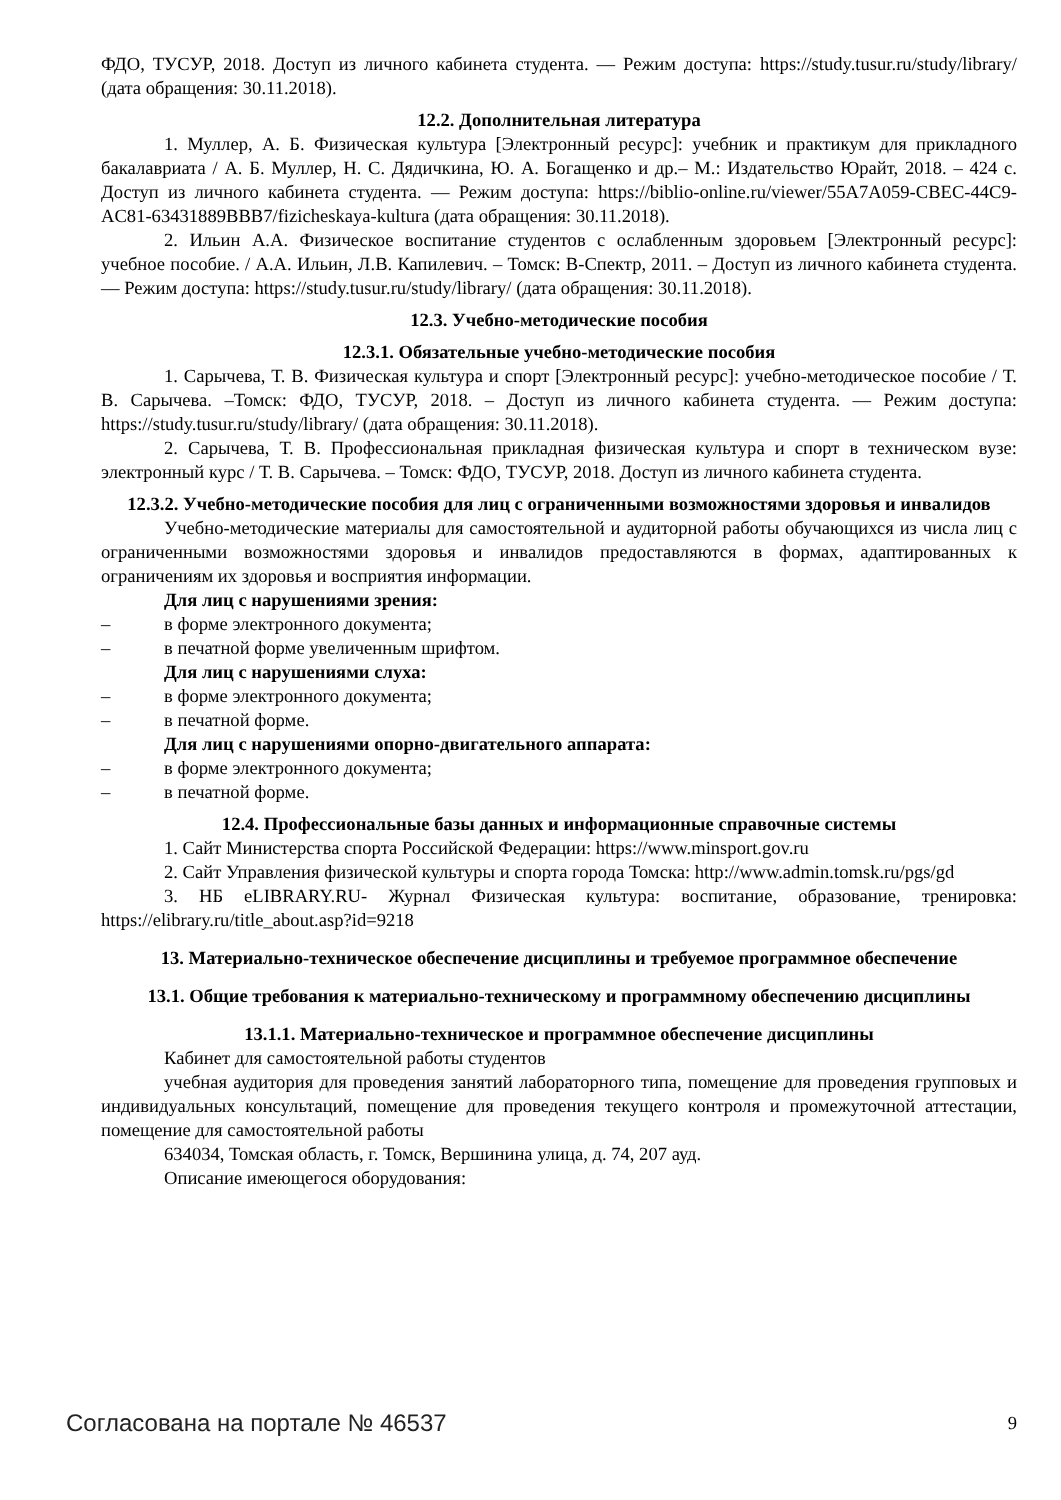ФДО, ТУСУР, 2018. Доступ из личного кабинета студента. — Режим доступа: https://study.tusur.ru/study/library/ (дата обращения: 30.11.2018).
12.2. Дополнительная литература
1. Муллер, А. Б. Физическая культура [Электронный ресурс]: учебник и практикум для прикладного бакалавриата / А. Б. Муллер, Н. С. Дядичкина, Ю. А. Богащенко и др.– М.: Издательство Юрайт, 2018. – 424 с. Доступ из личного кабинета студента. — Режим доступа: https://biblio-online.ru/viewer/55A7A059-CBEC-44C9-AC81-63431889BBB7/fizicheskaya-kultura (дата обращения: 30.11.2018).
2. Ильин А.А. Физическое воспитание студентов с ослабленным здоровьем [Электронный ресурс]: учебное пособие. / А.А. Ильин, Л.В. Капилевич. – Томск: В-Спектр, 2011. – Доступ из личного кабинета студента. — Режим доступа: https://study.tusur.ru/study/library/ (дата обращения: 30.11.2018).
12.3. Учебно-методические пособия
12.3.1. Обязательные учебно-методические пособия
1. Сарычева, Т. В. Физическая культура и спорт [Электронный ресурс]: учебно-методическое пособие / Т. В. Сарычева. –Томск: ФДО, ТУСУР, 2018. – Доступ из личного кабинета студента. — Режим доступа: https://study.tusur.ru/study/library/ (дата обращения: 30.11.2018).
2. Сарычева, Т. В. Профессиональная прикладная физическая культура и спорт в техническом вузе: электронный курс / Т. В. Сарычева. – Томск: ФДО, ТУСУР, 2018. Доступ из личного кабинета студента.
12.3.2. Учебно-методические пособия для лиц с ограниченными возможностями здоровья и инвалидов
Учебно-методические материалы для самостоятельной и аудиторной работы обучающихся из числа лиц с ограниченными возможностями здоровья и инвалидов предоставляются в формах, адаптированных к ограничениям их здоровья и восприятия информации.
Для лиц с нарушениями зрения:
– в форме электронного документа;
– в печатной форме увеличенным шрифтом.
Для лиц с нарушениями слуха:
– в форме электронного документа;
– в печатной форме.
Для лиц с нарушениями опорно-двигательного аппарата:
– в форме электронного документа;
– в печатной форме.
12.4. Профессиональные базы данных и информационные справочные системы
1. Сайт Министерства спорта Российской Федерации: https://www.minsport.gov.ru
2. Сайт Управления физической культуры и спорта города Томска: http://www.admin.tomsk.ru/pgs/gd
3. НБ eLIBRARY.RU- Журнал Физическая культура: воспитание, образование, тренировка: https://elibrary.ru/title_about.asp?id=9218
13. Материально-техническое обеспечение дисциплины и требуемое программное обеспечение
13.1. Общие требования к материально-техническому и программному обеспечению дисциплины
13.1.1. Материально-техническое и программное обеспечение дисциплины
Кабинет для самостоятельной работы студентов
учебная аудитория для проведения занятий лабораторного типа, помещение для проведения групповых и индивидуальных консультаций, помещение для проведения текущего контроля и промежуточной аттестации, помещение для самостоятельной работы
634034, Томская область, г. Томск, Вершинина улица, д. 74, 207 ауд.
Описание имеющегося оборудования:
Согласована на портале № 46537 9